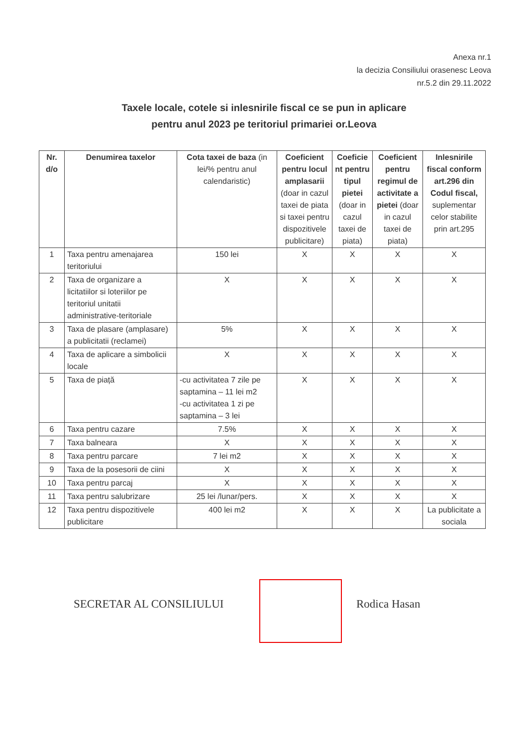Anexa nr.1
la decizia Consiliului orasenesc Leova
nr.5.2 din 29.11.2022
Taxele locale, cotele si inlesnirile fiscal ce se pun in aplicare
pentru anul 2023 pe teritoriul primariei or.Leova
| Nr. d/o | Denumirea taxelor | Cota taxei de baza (in lei/% pentru anul calendaristic) | Coeficient pentru locul amplasarii (doar in cazul taxei de piata si taxei pentru dispozitivele publicitare) | Coeficie nt pentru tipul pietei (doar in cazul taxei de piata) | Coeficient pentru regimul de activitate a pietei (doar in cazul taxei de piata) | Inlesnirile fiscal conform art.296 din Codul fiscal, suplementar celor stabilite prin art.295 |
| --- | --- | --- | --- | --- | --- | --- |
| 1 | Taxa pentru amenajarea teritoriului | 150 lei | X | X | X | X |
| 2 | Taxa de organizare a licitatiilor si loteriilor pe teritoriul unitatii administrative-teritoriale | X | X | X | X | X |
| 3 | Taxa de plasare (amplasare) a publicitatii (reclamei) | 5% | X | X | X | X |
| 4 | Taxa de aplicare a simbolicii locale | X | X | X | X | X |
| 5 | Taxa de piață | -cu activitatea 7 zile pe saptamina – 11 lei m2 -cu activitatea 1 zi pe saptamina – 3 lei | X | X | X | X |
| 6 | Taxa pentru cazare | 7.5% | X | X | X | X |
| 7 | Taxa balneara | X | X | X | X | X |
| 8 | Taxa pentru parcare | 7 lei m2 | X | X | X | X |
| 9 | Taxa de la posesorii de ciini | X | X | X | X | X |
| 10 | Taxa pentru parcaj | X | X | X | X | X |
| 11 | Taxa pentru salubrizare | 25 lei /lunar/pers. | X | X | X | X |
| 12 | Taxa pentru dispozitivele publicitare | 400 lei m2 | X | X | X | La publicitate a sociala |
SECRETAR AL CONSILIULUI Rodica Hasan